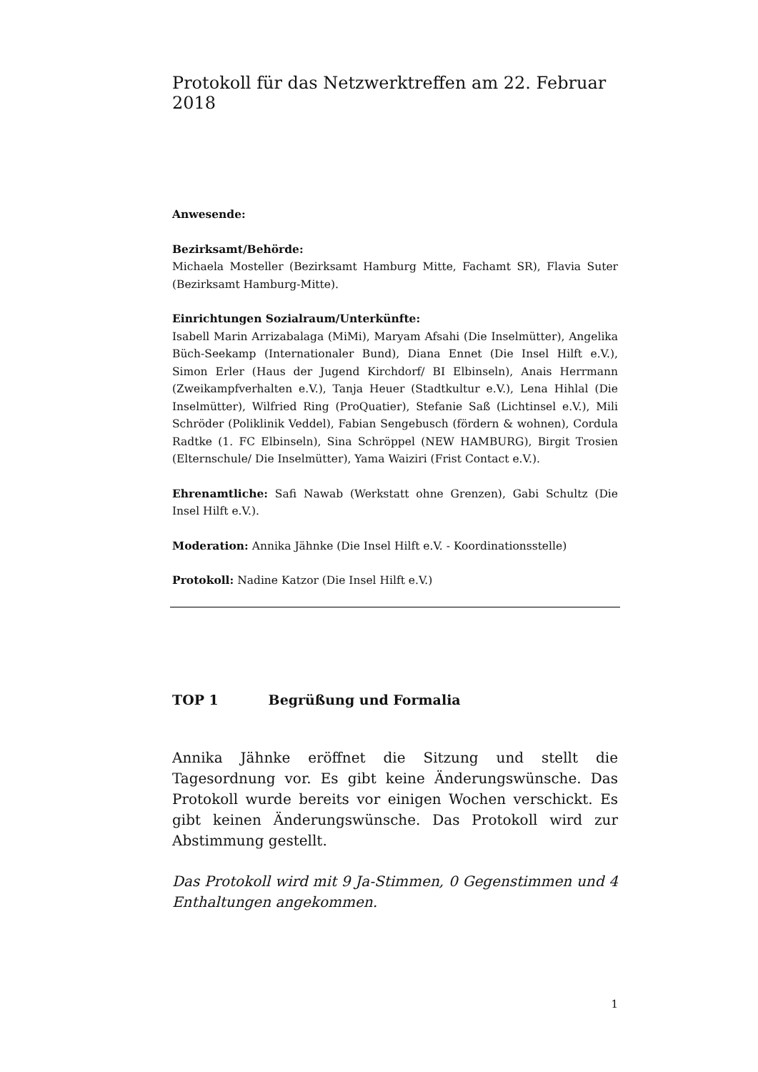Protokoll für das Netzwerktreffen am 22. Februar 2018
Anwesende:
Bezirksamt/Behörde:
Michaela Mosteller (Bezirksamt Hamburg Mitte, Fachamt SR), Flavia Suter (Bezirksamt Hamburg-Mitte).
Einrichtungen Sozialraum/Unterkünfte:
Isabell Marin Arrizabalaga (MiMi), Maryam Afsahi (Die Inselmütter), Angelika Büch-Seekamp (Internationaler Bund), Diana Ennet (Die Insel Hilft e.V.), Simon Erler (Haus der Jugend Kirchdorf/ BI Elbinseln), Anais Herrmann (Zweikampfverhalten e.V.), Tanja Heuer (Stadtkultur e.V.), Lena Hihlal (Die Inselmütter), Wilfried Ring (ProQuatier), Stefanie Saß (Lichtinsel e.V.), Mili Schröder (Poliklinik Veddel), Fabian Sengebusch (fördern & wohnen), Cordula Radtke (1. FC Elbinseln), Sina Schröppel (NEW HAMBURG), Birgit Trosien (Elternschule/ Die Inselmütter), Yama Waiziri (Frist Contact e.V.).
Ehrenamtliche: Safi Nawab (Werkstatt ohne Grenzen), Gabi Schultz (Die Insel Hilft e.V.).
Moderation: Annika Jähnke (Die Insel Hilft e.V. - Koordinationsstelle)
Protokoll: Nadine Katzor (Die Insel Hilft e.V.)
TOP 1 Begrüßung und Formalia
Annika Jähnke eröffnet die Sitzung und stellt die Tagesordnung vor. Es gibt keine Änderungswünsche. Das Protokoll wurde bereits vor einigen Wochen verschickt. Es gibt keinen Änderungswünsche. Das Protokoll wird zur Abstimmung gestellt.
Das Protokoll wird mit 9 Ja-Stimmen, 0 Gegenstimmen und 4 Enthaltungen angekommen.
1